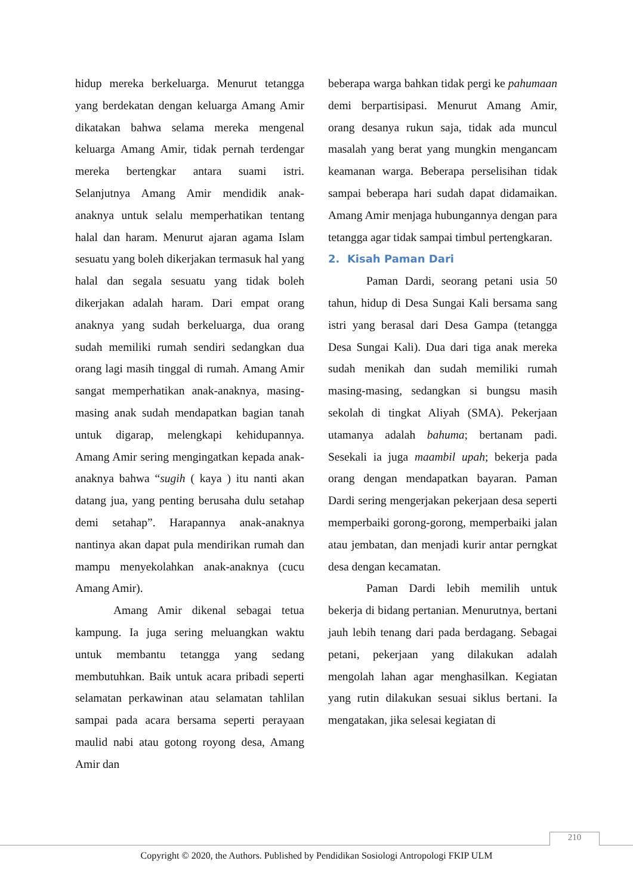hidup mereka berkeluarga. Menurut tetangga yang berdekatan dengan keluarga Amang Amir dikatakan bahwa selama mereka mengenal keluarga Amang Amir, tidak pernah terdengar mereka bertengkar antara suami istri. Selanjutnya Amang Amir mendidik anak-anaknya untuk selalu memperhatikan tentang halal dan haram. Menurut ajaran agama Islam sesuatu yang boleh dikerjakan termasuk hal yang halal dan segala sesuatu yang tidak boleh dikerjakan adalah haram. Dari empat orang anaknya yang sudah berkeluarga, dua orang sudah memiliki rumah sendiri sedangkan dua orang lagi masih tinggal di rumah. Amang Amir sangat memperhatikan anak-anaknya, masing-masing anak sudah mendapatkan bagian tanah untuk digarap, melengkapi kehidupannya. Amang Amir sering mengingatkan kepada anak-anaknya bahwa “sugih ( kaya ) itu nanti akan datang jua, yang penting berusaha dulu setahap demi setahap”. Harapannya anak-anaknya nantinya akan dapat pula mendirikan rumah dan mampu menyekolahkan anak-anaknya (cucu Amang Amir).
Amang Amir dikenal sebagai tetua kampung. Ia juga sering meluangkan waktu untuk membantu tetangga yang sedang membutuhkan. Baik untuk acara pribadi seperti selamatan perkawinan atau selamatan tahlilan sampai pada acara bersama seperti perayaan maulid nabi atau gotong royong desa, Amang Amir dan
beberapa warga bahkan tidak pergi ke pahumaan demi berpartisipasi. Menurut Amang Amir, orang desanya rukun saja, tidak ada muncul masalah yang berat yang mungkin mengancam keamanan warga. Beberapa perselisihan tidak sampai beberapa hari sudah dapat didamaikan. Amang Amir menjaga hubungannya dengan para tetangga agar tidak sampai timbul pertengkaran.
2. Kisah Paman Dari
Paman Dardi, seorang petani usia 50 tahun, hidup di Desa Sungai Kali bersama sang istri yang berasal dari Desa Gampa (tetangga Desa Sungai Kali). Dua dari tiga anak mereka sudah menikah dan sudah memiliki rumah masing-masing, sedangkan si bungsu masih sekolah di tingkat Aliyah (SMA). Pekerjaan utamanya adalah bahuma; bertanam padi. Sesekali ia juga maambil upah; bekerja pada orang dengan mendapatkan bayaran. Paman Dardi sering mengerjakan pekerjaan desa seperti memperbaiki gorong-gorong, memperbaiki jalan atau jembatan, dan menjadi kurir antar perngkat desa dengan kecamatan.
Paman Dardi lebih memilih untuk bekerja di bidang pertanian. Menurutnya, bertani jauh lebih tenang dari pada berdagang. Sebagai petani, pekerjaan yang dilakukan adalah mengolah lahan agar menghasilkan. Kegiatan yang rutin dilakukan sesuai siklus bertani. Ia mengatakan, jika selesai kegiatan di
210
Copyright © 2020, the Authors. Published by Pendidikan Sosiologi Antropologi FKIP ULM